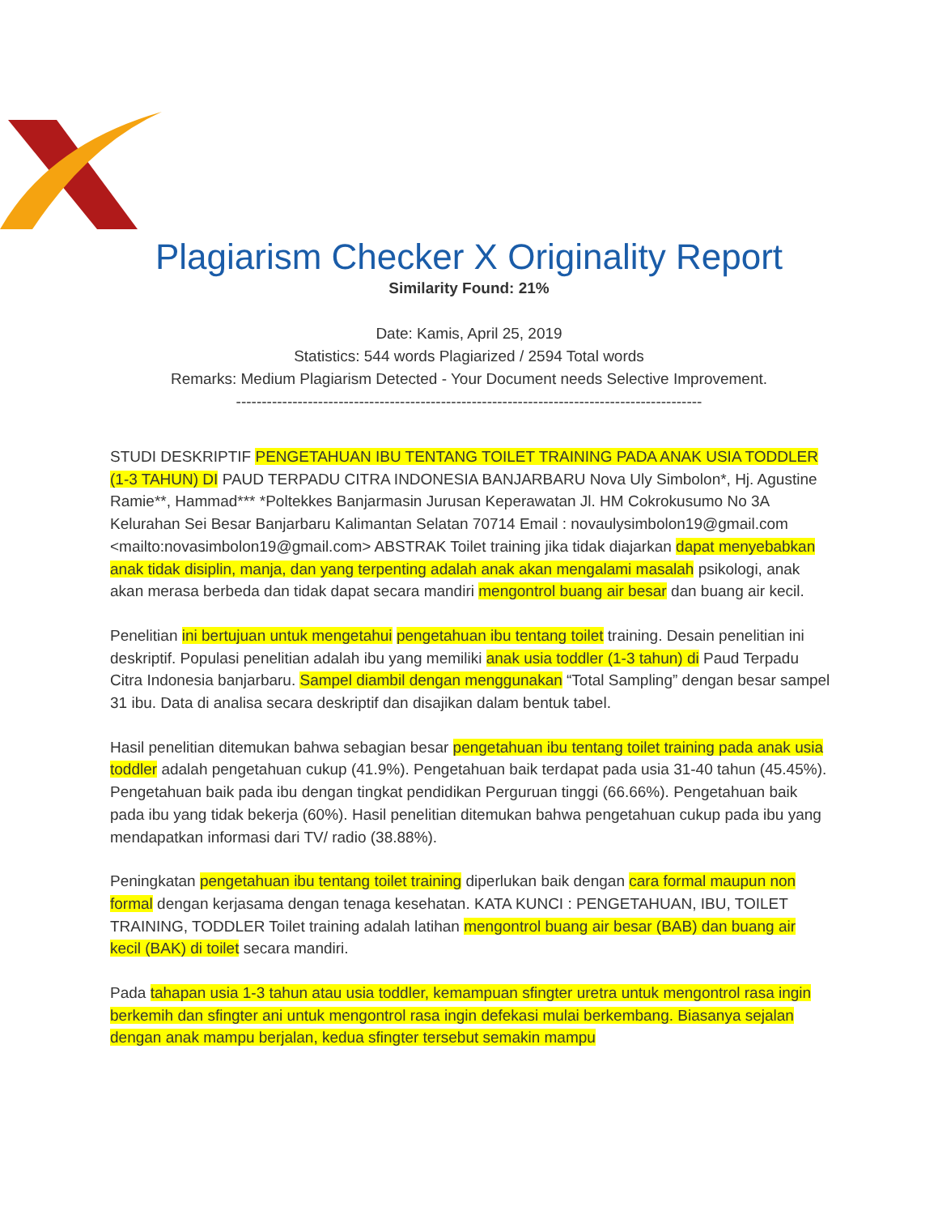Plagiarism Checker X Originality Report
Similarity Found: 21%
Date: Kamis, April 25, 2019
Statistics: 544 words Plagiarized / 2594 Total words
Remarks: Medium Plagiarism Detected - Your Document needs Selective Improvement.
-------------------------------------------------------------------------------------------
STUDI DESKRIPTIF PENGETAHUAN IBU TENTANG TOILET TRAINING PADA ANAK USIA TODDLER (1-3 TAHUN) DI PAUD TERPADU CITRA INDONESIA BANJARBARU Nova Uly Simbolon*, Hj. Agustine Ramie**, Hammad*** *Poltekkes Banjarmasin Jurusan Keperawatan Jl. HM Cokrokusumo No 3A Kelurahan Sei Besar Banjarbaru Kalimantan Selatan 70714 Email : novaulysimbolon19@gmail.com <mailto:novasimbolon19@gmail.com> ABSTRAK Toilet training jika tidak diajarkan dapat menyebabkan anak tidak disiplin, manja, dan yang terpenting adalah anak akan mengalami masalah psikologi, anak akan merasa berbeda dan tidak dapat secara mandiri mengontrol buang air besar dan buang air kecil.
Penelitian ini bertujuan untuk mengetahui pengetahuan ibu tentang toilet training. Desain penelitian ini deskriptif. Populasi penelitian adalah ibu yang memiliki anak usia toddler (1-3 tahun) di Paud Terpadu Citra Indonesia banjarbaru. Sampel diambil dengan menggunakan “Total Sampling” dengan besar sampel 31 ibu. Data di analisa secara deskriptif dan disajikan dalam bentuk tabel.
Hasil penelitian ditemukan bahwa sebagian besar pengetahuan ibu tentang toilet training pada anak usia toddler adalah pengetahuan cukup (41.9%). Pengetahuan baik terdapat pada usia 31-40 tahun (45.45%). Pengetahuan baik pada ibu dengan tingkat pendidikan Perguruan tinggi (66.66%). Pengetahuan baik pada ibu yang tidak bekerja (60%). Hasil penelitian ditemukan bahwa pengetahuan cukup pada ibu yang mendapatkan informasi dari TV/ radio (38.88%).
Peningkatan pengetahuan ibu tentang toilet training diperlukan baik dengan cara formal maupun non formal dengan kerjasama dengan tenaga kesehatan. KATA KUNCI : PENGETAHUAN, IBU, TOILET TRAINING, TODDLER Toilet training adalah latihan mengontrol buang air besar (BAB) dan buang air kecil (BAK) di toilet secara mandiri.
Pada tahapan usia 1-3 tahun atau usia toddler, kemampuan sfingter uretra untuk mengontrol rasa ingin berkemih dan sfingter ani untuk mengontrol rasa ingin defekasi mulai berkembang. Biasanya sejalan dengan anak mampu berjalan, kedua sfingter tersebut semakin mampu